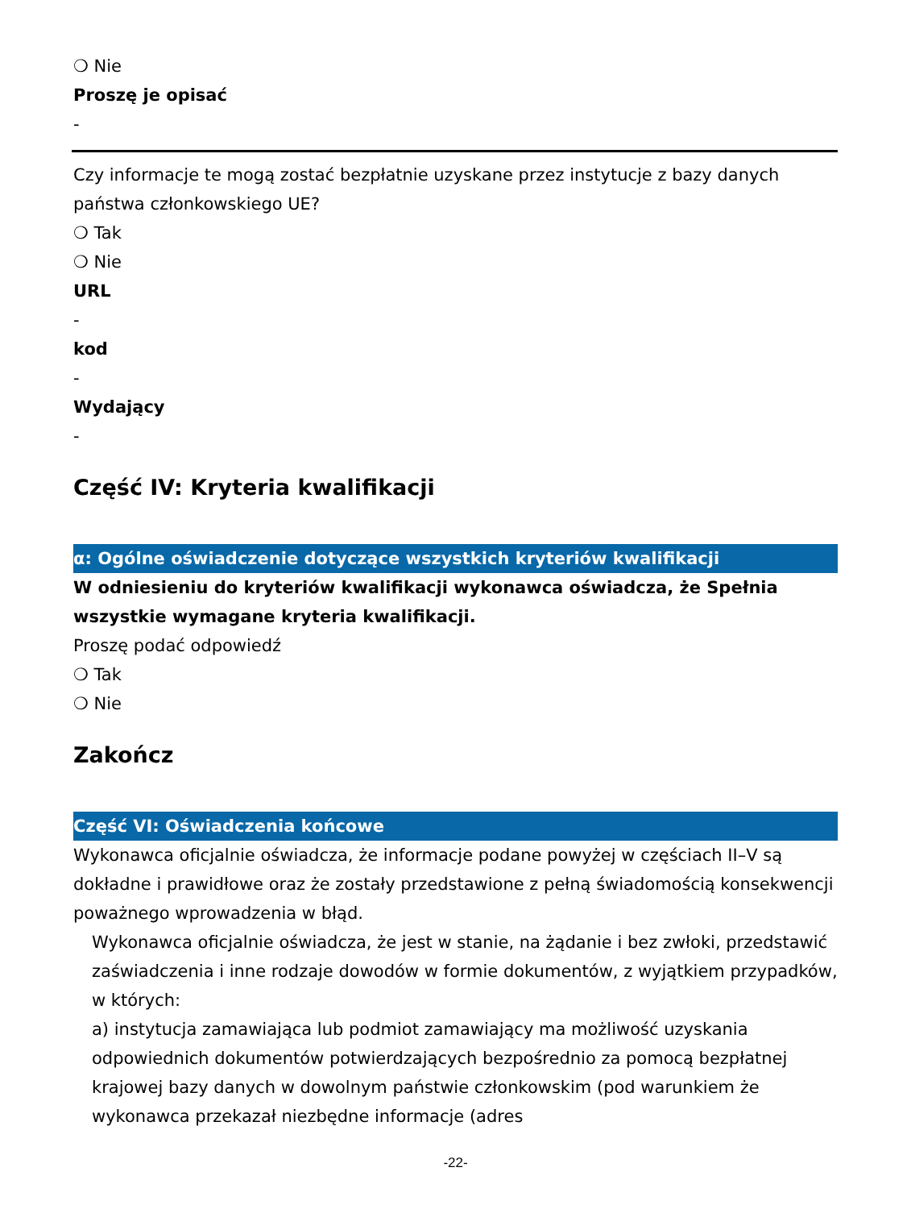❍ Nie
Proszę je opisać
-
Czy informacje te mogą zostać bezpłatnie uzyskane przez instytucje z bazy danych państwa członkowskiego UE?
❍ Tak
❍ Nie
URL
-
kod
-
Wydający
-
Część IV: Kryteria kwalifikacji
α: Ogólne oświadczenie dotyczące wszystkich kryteriów kwalifikacji
W odniesieniu do kryteriów kwalifikacji wykonawca oświadcza, że Spełnia wszystkie wymagane kryteria kwalifikacji.
Proszę podać odpowiedź
❍ Tak
❍ Nie
Zakończ
Część VI: Oświadczenia końcowe
Wykonawca oficjalnie oświadcza, że informacje podane powyżej w częściach II–V są dokładne i prawidłowe oraz że zostały przedstawione z pełną świadomością konsekwencji poważnego wprowadzenia w błąd.
Wykonawca oficjalnie oświadcza, że jest w stanie, na żądanie i bez zwłoki, przedstawić zaświadczenia i inne rodzaje dowodów w formie dokumentów, z wyjątkiem przypadków, w których:
a) instytucja zamawiająca lub podmiot zamawiający ma możliwość uzyskania odpowiednich dokumentów potwierdzających bezpośrednio za pomocą bezpłatnej krajowej bazy danych w dowolnym państwie członkowskim (pod warunkiem że wykonawca przekazał niezbędne informacje (adres
-22-